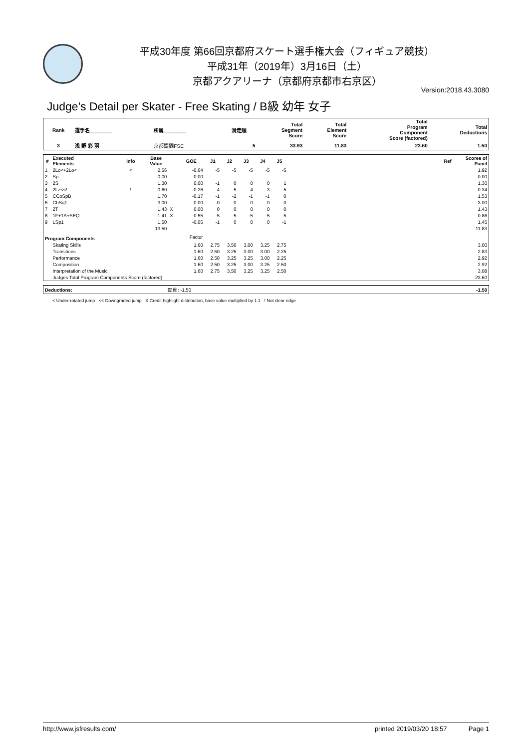平成30年度 第66回京都府スケート選手権大会（フィギュア競技）
平成31年（2019年）3月16日（土）
京都アクアリーナ（京都府京都市右京区）
Version:2018.43.3080
Judge's Detail per Skater - Free Skating / B級 幼年 女子
| Rank | 選手名________ | 所属________ | 滑走順 | Total Segment Score | Total Element Score | Total Program Component Score (factored) | Total Deductions |
| --- | --- | --- | --- | --- | --- | --- | --- |
| 3 | 浅 野 彩 羽 | 京都醍醐FSC | 5 | 33.93 | 11.83 | 23.60 | 1.50 |
| # | Executed Elements | Info | Base Value | | GOE | J1 | J2 | J3 | J4 | J5 | | Ref | Scores of Panel |
| --- | --- | --- | --- | --- | --- | --- | --- | --- | --- | --- | --- | --- | --- |
| 1 | 2Lo<+2Lo< | < | 2.56 | | -0.64 | -5 | -5 | -5 | -5 | -5 | | | 1.92 |
| 2 | Sp | | 0.00 | | 0.00 | - | - | - | - | - | | | 0.00 |
| 3 | 2S | | 1.30 | | 0.00 | -1 | 0 | 0 | 0 | 1 | | | 1.30 |
| 4 | 2Lz<<! | ! | 0.60 | | -0.26 | -4 | -5 | -4 | -3 | -5 | | | 0.34 |
| 5 | CCoSpB | | 1.70 | | -0.17 | -1 | -2 | -1 | -1 | 0 | | | 1.53 |
| 6 | ChSq1 | | 3.00 | | 0.00 | 0 | 0 | 0 | 0 | 0 | | | 3.00 |
| 7 | 2T | | 1.43 | X | 0.00 | 0 | 0 | 0 | 0 | 0 | | | 1.43 |
| 8 | 1F+1A+SEQ | | 1.41 | X | -0.55 | -5 | -5 | -5 | -5 | -5 | | | 0.86 |
| 9 | LSp1 | | 1.50 | | -0.05 | -1 | 0 | 0 | 0 | -1 | | | 1.45 |
| | | | 13.50 | | | | | | | | | | 11.83 |
| Program Components | | | | | Factor | | | | | | | | |
| | Skating Skills | | | | 1.60 | 2.75 | 3.50 | 3.00 | 3.25 | 2.75 | | | 3.00 |
| | Transitions | | | | 1.60 | 2.50 | 3.25 | 3.00 | 3.00 | 2.25 | | | 2.83 |
| | Performance | | | | 1.60 | 2.50 | 3.25 | 3.25 | 3.00 | 2.25 | | | 2.92 |
| | Composition | | | | 1.60 | 2.50 | 3.25 | 3.00 | 3.25 | 2.50 | | | 2.92 |
| | Interpretation of the Music | | | | 1.60 | 2.75 | 3.50 | 3.25 | 3.25 | 2.50 | | | 3.08 |
| | Judges Total Program Components Score (factored) | | | | | | | | | | | | 23.60 |
| Deductions: | 転倒: -1.50 | -1.50 |
< Under-rotated jump << Downgraded jump X Credit highlight distribution, base value multiplied by 1.1 ! Not clear edge
http://www.jsfresults.com/ printed 2019/03/20 18:57 Page 1